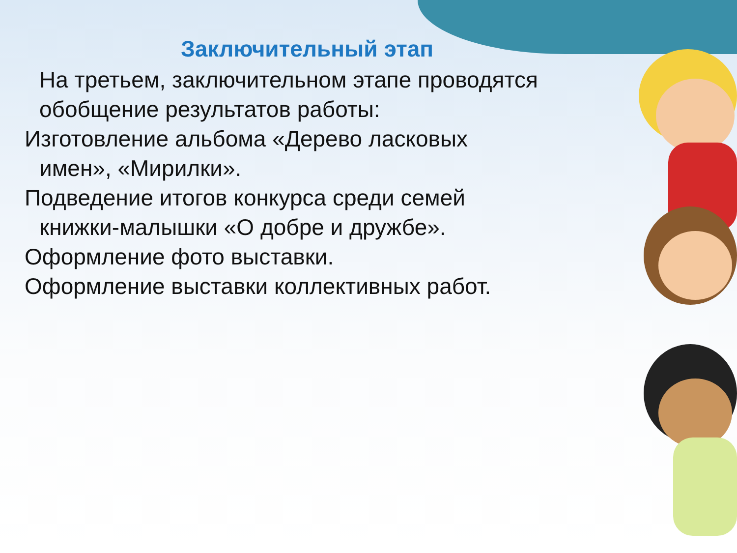Заключительный этап
На третьем, заключительном этапе проводятся обобщение результатов работы:
Изготовление альбома «Дерево ласковых
имен», «Мирилки».
Подведение итогов конкурса среди семей
книжки-малышки «О добре и дружбе».
Оформление фото выставки.
Оформление выставки коллективных работ.